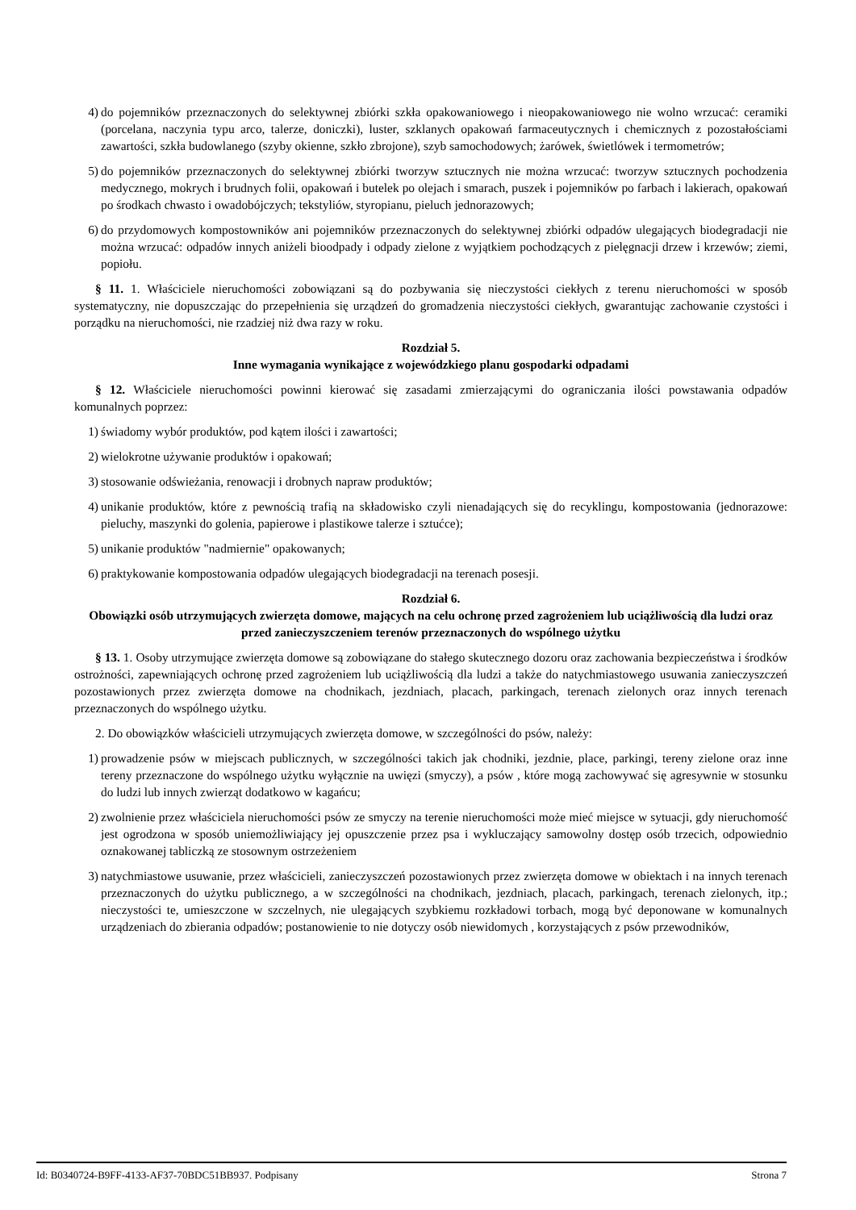4) do pojemników przeznaczonych do selektywnej zbiórki szkła opakowaniowego i nieopakowaniowego nie wolno wrzucać: ceramiki (porcelana, naczynia typu arco, talerze, doniczki), luster, szklanych opakowań farmaceutycznych i chemicznych z pozostałościami zawartości, szkła budowlanego (szyby okienne, szkło zbrojone), szyb samochodowych; żarówek, świetlówek i termometrów;
5) do pojemników przeznaczonych do selektywnej zbiórki tworzyw sztucznych nie można wrzucać: tworzyw sztucznych pochodzenia medycznego, mokrych i brudnych folii, opakowań i butelek po olejach i smarach, puszek i pojemników po farbach i lakierach, opakowań po środkach chwasto i owadobójczych; tekstyliów, styropianu, pieluch jednorazowych;
6) do przydomowych kompostowników ani pojemników przeznaczonych do selektywnej zbiórki odpadów ulegających biodegradacji nie można wrzucać: odpadów innych aniżeli bioodpady i odpady zielone z wyjątkiem pochodzących z pielęgnacji drzew i krzewów; ziemi, popiołu.
§ 11. 1. Właściciele nieruchomości zobowiązani są do pozbywania się nieczystości ciekłych z terenu nieruchomości w sposób systematyczny, nie dopuszczając do przepełnienia się urządzeń do gromadzenia nieczystości ciekłych, gwarantując zachowanie czystości i porządku na nieruchomości, nie rzadziej niż dwa razy w roku.
Rozdział 5.
Inne wymagania wynikające z wojewódzkiego planu gospodarki odpadami
§ 12. Właściciele nieruchomości powinni kierować się zasadami zmierzającymi do ograniczania ilości powstawania odpadów komunalnych poprzez:
1) świadomy wybór produktów, pod kątem ilości i zawartości;
2) wielokrotne używanie produktów i opakowań;
3) stosowanie odświeżania, renowacji i drobnych napraw produktów;
4) unikanie produktów, które z pewnością trafią na składowisko czyli nienadających się do recyklingu, kompostowania (jednorazowe: pieluchy, maszynki do golenia, papierowe i plastikowe talerze i sztućce);
5) unikanie produktów "nadmiernie" opakowanych;
6) praktykowanie kompostowania odpadów ulegających biodegradacji na terenach posesji.
Rozdział 6.
Obowiązki osób utrzymujących zwierzęta domowe, mających na celu ochronę przed zagrożeniem lub uciążliwością dla ludzi oraz przed zanieczyszczeniem terenów przeznaczonych do wspólnego użytku
§ 13. 1. Osoby utrzymujące zwierzęta domowe są zobowiązane do stałego skutecznego dozoru oraz zachowania bezpieczeństwa i środków ostrożności, zapewniających ochronę przed zagrożeniem lub uciążliwością dla ludzi a także do natychmiastowego usuwania zanieczyszczeń pozostawionych przez zwierzęta domowe na chodnikach, jezdniach, placach, parkingach, terenach zielonych oraz innych terenach przeznaczonych do wspólnego użytku.
2. Do obowiązków właścicieli utrzymujących zwierzęta domowe, w szczególności do psów, należy:
1) prowadzenie psów w miejscach publicznych, w szczególności takich jak chodniki, jezdnie, place, parkingi, tereny zielone oraz inne tereny przeznaczone do wspólnego użytku wyłącznie na uwięzi (smyczy), a psów , które mogą zachowywać się agresywnie w stosunku do ludzi lub innych zwierząt dodatkowo w kagańcu;
2) zwolnienie przez właściciela nieruchomości psów ze smyczy na terenie nieruchomości może mieć miejsce w sytuacji, gdy nieruchomość jest ogrodzona w sposób uniemożliwiający jej opuszczenie przez psa i wykluczający samowolny dostęp osób trzecich, odpowiednio oznakowanej tabliczką ze stosownym ostrzeżeniem
3) natychmiastowe usuwanie, przez właścicieli, zanieczyszczeń pozostawionych przez zwierzęta domowe w obiektach i na innych terenach przeznaczonych do użytku publicznego, a w szczególności na chodnikach, jezdniach, placach, parkingach, terenach zielonych, itp.; nieczystości te, umieszczone w szczelnych, nie ulegających szybkiemu rozkładowi torbach, mogą być deponowane w komunalnych urządzeniach do zbierania odpadów; postanowienie to nie dotyczy osób niewidomych , korzystających z psów przewodników,
Id: B0340724-B9FF-4133-AF37-70BDC51BB937. Podpisany Strona 7